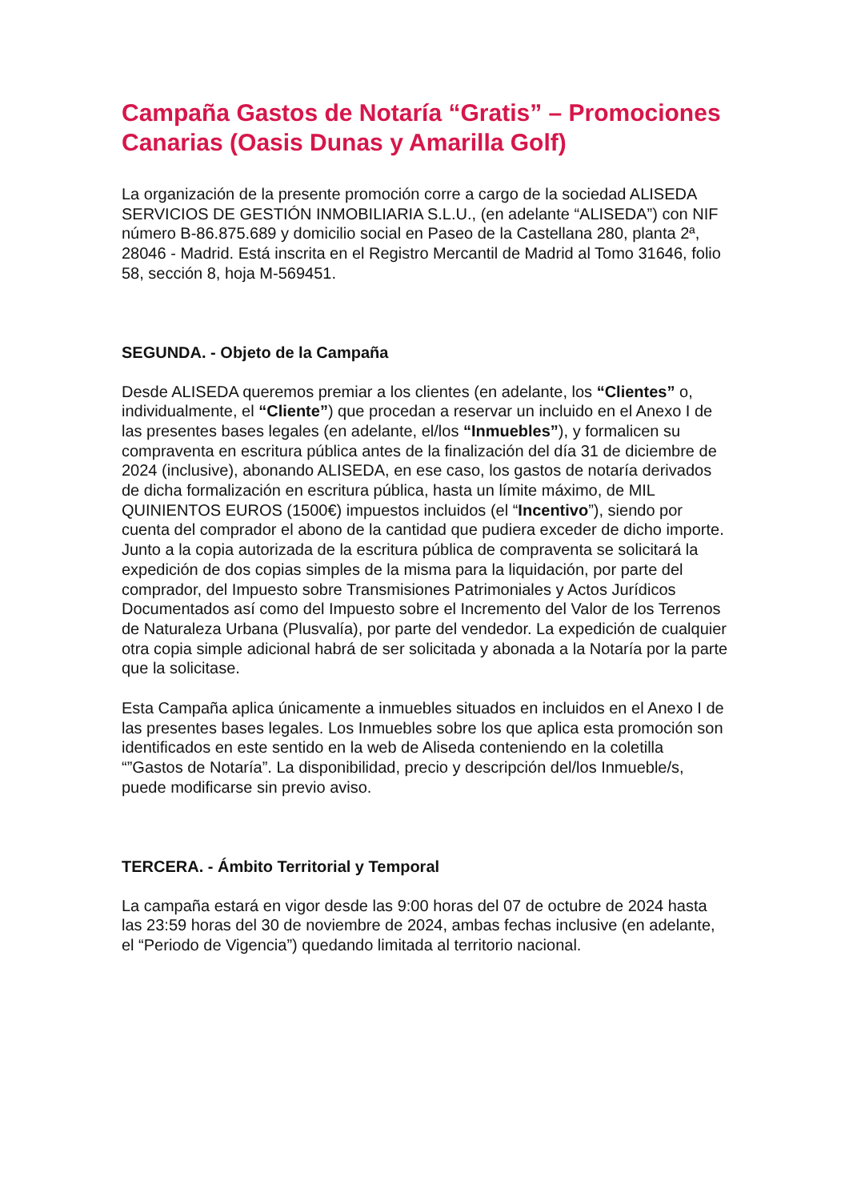Campaña Gastos de Notaría “Gratis” – Promociones Canarias (Oasis Dunas y Amarilla Golf)
La organización de la presente promoción corre a cargo de la sociedad ALISEDA SERVICIOS DE GESTIÓN INMOBILIARIA S.L.U., (en adelante “ALISEDA”) con NIF número B-86.875.689 y domicilio social en Paseo de la Castellana 280, planta 2ª, 28046 - Madrid. Está inscrita en el Registro Mercantil de Madrid al Tomo 31646, folio 58, sección 8, hoja M-569451.
SEGUNDA. - Objeto de la Campaña
Desde ALISEDA queremos premiar a los clientes (en adelante, los “Clientes” o, individualmente, el “Cliente”) que procedan a reservar un incluido en el Anexo I de las presentes bases legales (en adelante, el/los “Inmuebles”), y formalicen su compraventa en escritura pública antes de la finalización del día 31 de diciembre de 2024 (inclusive), abonando ALISEDA, en ese caso, los gastos de notaría derivados de dicha formalización en escritura pública, hasta un límite máximo, de MIL QUINIENTOS EUROS (1500€) impuestos incluidos (el “Incentivo”), siendo por cuenta del comprador el abono de la cantidad que pudiera exceder de dicho importe. Junto a la copia autorizada de la escritura pública de compraventa se solicitará la expedición de dos copias simples de la misma para la liquidación, por parte del comprador, del Impuesto sobre Transmisiones Patrimoniales y Actos Jurídicos Documentados así como del Impuesto sobre el Incremento del Valor de los Terrenos de Naturaleza Urbana (Plusvalía), por parte del vendedor. La expedición de cualquier otra copia simple adicional habrá de ser solicitada y abonada a la Notaría por la parte que la solicitase.
Esta Campaña aplica únicamente a inmuebles situados en incluidos en el Anexo I de las presentes bases legales. Los Inmuebles sobre los que aplica esta promoción son identificados en este sentido en la web de Aliseda conteniendo en la coletilla “”Gastos de Notaría”. La disponibilidad, precio y descripción del/los Inmueble/s, puede modificarse sin previo aviso.
TERCERA. - Ámbito Territorial y Temporal
La campaña estará en vigor desde las 9:00 horas del 07 de octubre de 2024 hasta las 23:59 horas del 30 de noviembre de 2024, ambas fechas inclusive (en adelante, el “Periodo de Vigencia”) quedando limitada al territorio nacional.